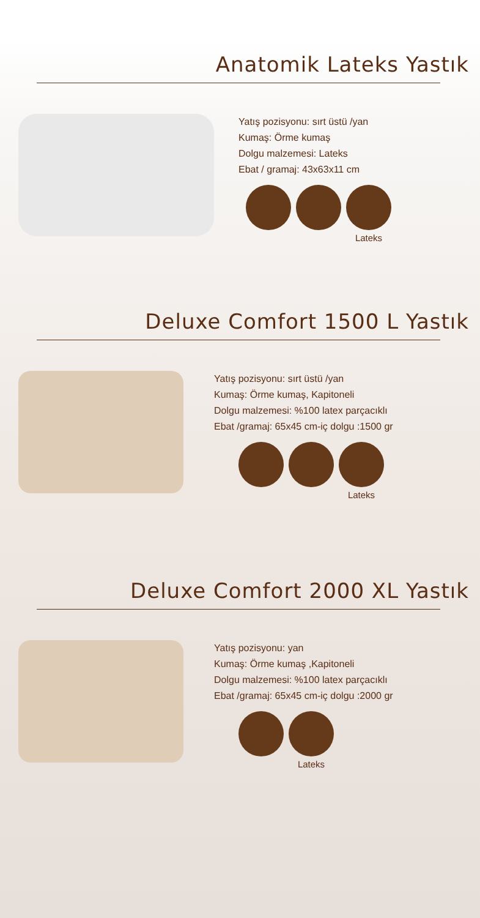Anatomik Lateks Yastık
Yatış pozisyonu: sırt üstü /yan
Kumaş: Örme kumaş
Dolgu malzemesi: Lateks
Ebat / gramaj: 43x63x11 cm
Lateks
Deluxe Comfort 1500 L Yastık
Yatış pozisyonu: sırt üstü /yan
Kumaş: Örme kumaş, Kapitoneli
Dolgu malzemesi: %100 latex parçacıklı
Ebat /gramaj: 65x45 cm-iç dolgu :1500 gr
Lateks
Deluxe Comfort 2000 XL Yastık
Yatış pozisyonu: yan
Kumaş: Örme kumaş ,Kapitoneli
Dolgu malzemesi: %100 latex parçacıklı
Ebat /gramaj: 65x45 cm-iç dolgu :2000 gr
Lateks